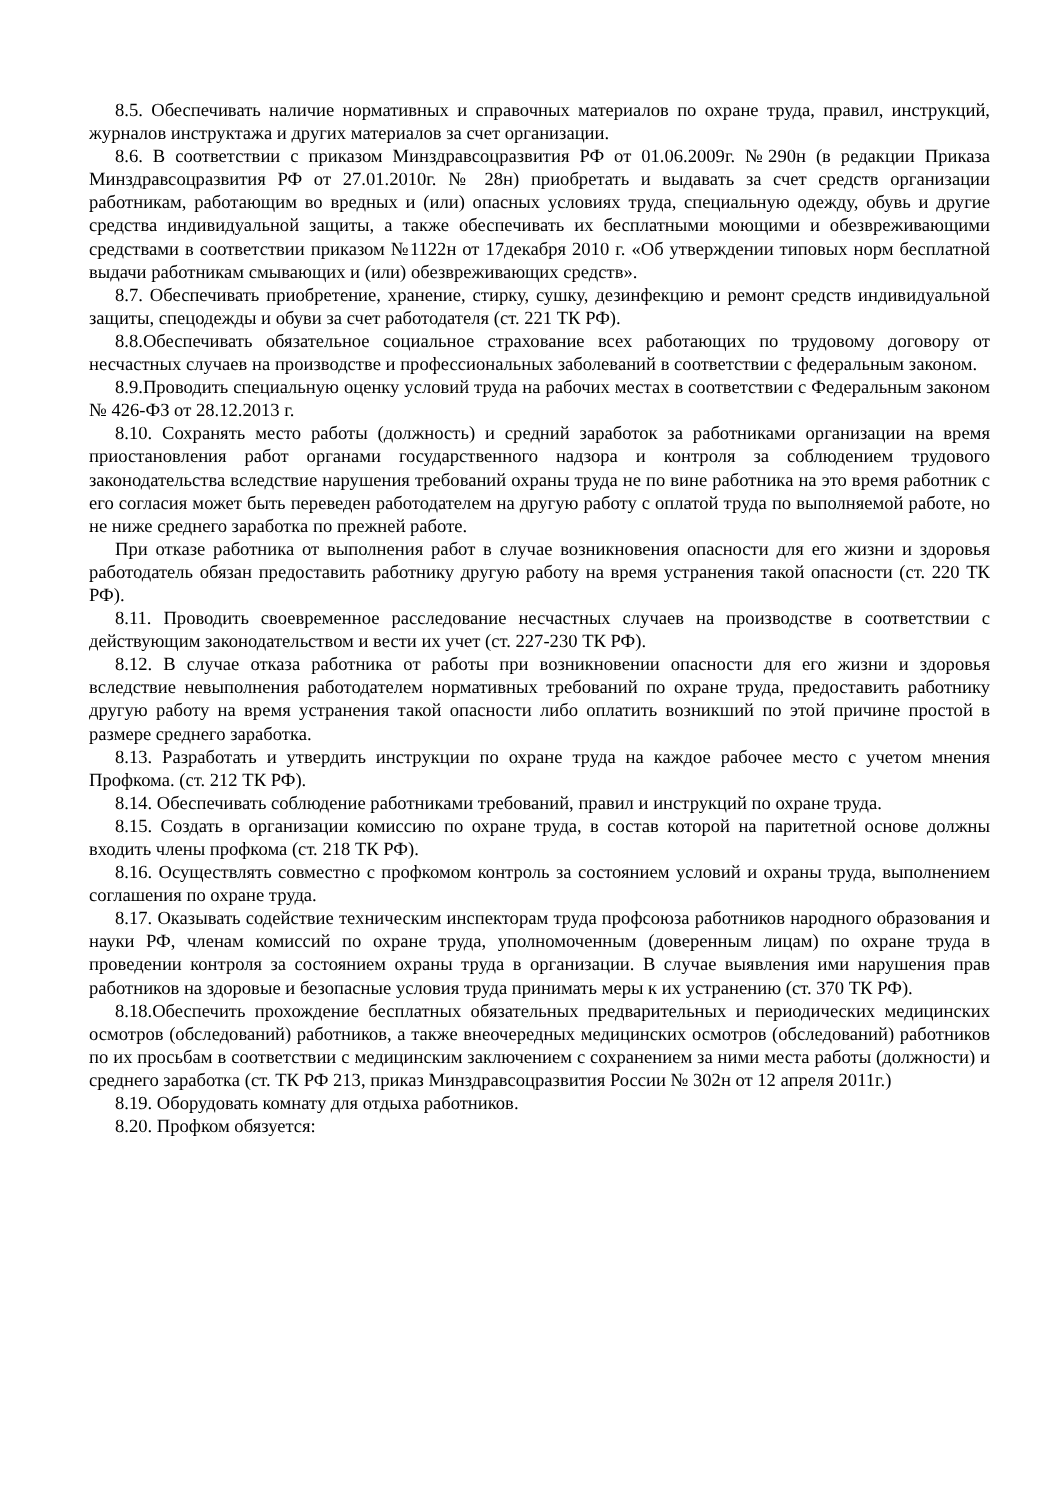8.5. Обеспечивать наличие нормативных и справочных материалов по охране труда, правил, инструкций, журналов инструктажа и других материалов за счет организации.
8.6. В соответствии с приказом Минздравсоцразвития РФ от 01.06.2009г. №290н (в редакции Приказа Минздравсоцразвития РФ от 27.01.2010г. № 28н) приобретать и выдавать за счет средств организации работникам, работающим во вредных и (или) опасных условиях труда, специальную одежду, обувь и другие средства индивидуальной защиты, а также обеспечивать их бесплатными моющими и обезвреживающими средствами в соответствии приказом №1122н от 17декабря 2010 г. «Об утверждении типовых норм бесплатной выдачи работникам смывающих и (или) обезвреживающих средств».
8.7. Обеспечивать приобретение, хранение, стирку, сушку, дезинфекцию и ремонт средств индивидуальной защиты, спецодежды и обуви за счет работодателя (ст. 221 ТК РФ).
8.8.Обеспечивать обязательное социальное страхование всех работающих по трудовому договору от несчастных случаев на производстве и профессиональных заболеваний в соответствии с федеральным законом.
8.9.Проводить специальную оценку условий труда на рабочих местах в соответствии с Федеральным законом № 426-ФЗ от 28.12.2013 г.
8.10. Сохранять место работы (должность) и средний заработок за работниками организации на время приостановления работ органами государственного надзора и контроля за соблюдением трудового законодательства вследствие нарушения требований охраны труда не по вине работника на это время работник с его согласия может быть переведен работодателем на другую работу с оплатой труда по выполняемой работе, но не ниже среднего заработка по прежней работе.
При отказе работника от выполнения работ в случае возникновения опасности для его жизни и здоровья работодатель обязан предоставить работнику другую работу на время устранения такой опасности (ст. 220 ТК РФ).
8.11. Проводить своевременное расследование несчастных случаев на производстве в соответствии с действующим законодательством и вести их учет (ст. 227-230 ТК РФ).
8.12. В случае отказа работника от работы при возникновении опасности для его жизни и здоровья вследствие невыполнения работодателем нормативных требований по охране труда, предоставить работнику другую работу на время устранения такой опасности либо оплатить возникший по этой причине простой в размере среднего заработка.
8.13. Разработать и утвердить инструкции по охране труда на каждое рабочее место с учетом мнения Профкома. (ст. 212 ТК РФ).
8.14. Обеспечивать соблюдение работниками требований, правил и инструкций по охране труда.
8.15. Создать в организации комиссию по охране труда, в состав которой на паритетной основе должны входить члены профкома (ст. 218 ТК РФ).
8.16. Осуществлять совместно с профкомом контроль за состоянием условий и охраны труда, выполнением соглашения по охране труда.
8.17. Оказывать содействие техническим инспекторам труда профсоюза работников народного образования и науки РФ, членам комиссий по охране труда, уполномоченным (доверенным лицам) по охране труда в проведении контроля за состоянием охраны труда в организации. В случае выявления ими нарушения прав работников на здоровые и безопасные условия труда принимать меры к их устранению (ст. 370 ТК РФ).
8.18.Обеспечить прохождение бесплатных обязательных предварительных и периодических медицинских осмотров (обследований) работников, а также внеочередных медицинских осмотров (обследований) работников по их просьбам в соответствии с медицинским заключением с сохранением за ними места работы (должности) и среднего заработка (ст. ТК РФ 213, приказ Минздравсоцразвития России № 302н от 12 апреля 2011г.)
8.19. Оборудовать комнату для отдыха работников.
8.20. Профком обязуется: